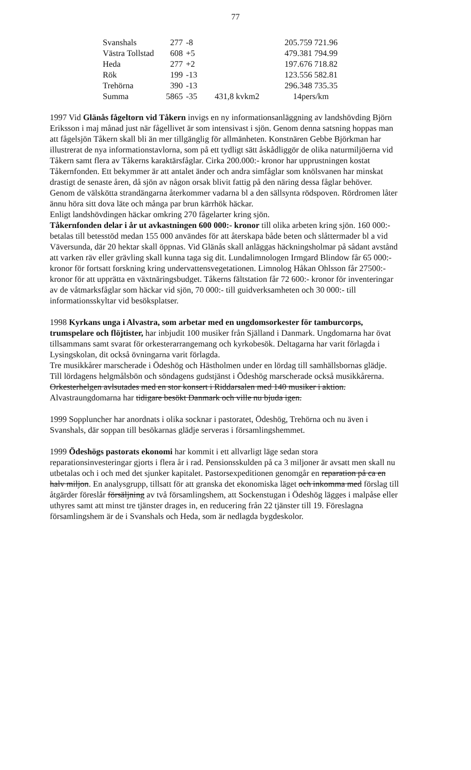77
| Svanshals | 277 | -8 | | 205.759 721.96 |
| Västra Tollstad | 608 | +5 | | 479.381 794.99 |
| Heda | 277 | +2 | | 197.676 718.82 |
| Rök | 199 | -13 | | 123.556 582.81 |
| Trehörna | 390 | -13 | | 296.348 735.35 |
| Summa | 5865 | -35 | 431,8 kvkm2 | 14pers/km |
1997 Vid Glänås fågeltorn vid Tåkern invigs en ny informationsanläggning av landshövding Björn Eriksson i maj månad just när fågellivet är som intensivast i sjön. Genom denna satsning hoppas man att fågelsjön Tåkern skall bli än mer tillgänglig för allmänheten. Konstnären Gebbe Björkman har illustrerat de nya informationstavlorna, som på ett tydligt sätt åskådliggör de olika naturmiljöerna vid Tåkern samt flera av Tåkerns karaktärsfåglar. Cirka 200.000:- kronor har upprustningen kostat Tåkernfonden. Ett bekymmer är att antalet änder och andra simfåglar som knölsvanen har minskat drastigt de senaste åren, då sjön av någon orsak blivit fattig på den näring dessa fåglar behöver.
Genom de välskötta strandängarna återkommer vadarna bl a den sällsynta rödspoven. Rördromen låter ännu höra sitt dova läte och många par brun kärrhök häckar.
Enligt landshövdingen häckar omkring 270 fågelarter kring sjön.
Tåkernfonden delar i år ut avkastningen 600 000:- kronor till olika arbeten kring sjön. 160 000:- betalas till betesstöd medan 155 000 användes för att återskapa både beten och slåttermader bl a vid Väversunda, där 20 hektar skall öppnas. Vid Glänås skall anläggas häckningsholmar på sådant avstånd att varken räv eller grävling skall kunna taga sig dit. Lundalimnologen Irmgard Blindow får 65 000:- kronor för fortsatt forskning kring undervattensvegetationen. Limnolog Håkan Ohlsson får 27500:- kronor för att upprätta en växtnäringsbudget. Tåkerns fältstation får 72 600:- kronor för inventeringar av de våtmarksfåglar som häckar vid sjön, 70 000:- till guidverksamheten och 30 000:- till informationsskyltar vid besöksplatser.
1998 Kyrkans unga i Alvastra, som arbetar med en ungdomsorkester för tamburcorps, trumspelare och flöjtister, har inbjudit 100 musiker från Själland i Danmark. Ungdomarna har övat tillsammans samt svarat för orkesterarrangemang och kyrkobesök. Deltagarna har varit förlagda i Lysingskolan, dit också övningarna varit förlagda.
Tre musikkårer marscherade i Ödeshög och Hästholmen under en lördag till samhällsbornas glädje. Till lördagens helgmålsbön och söndagens gudstjänst i Ödeshög marscherade också musikkårerna.
Orkesterhelgen avlsutades med en stor konsert i Riddarsalen med 140 musiker i aktion.
Alvastraungdomarna har tidigare besökt Danmark och ville nu bjuda igen.
1999 Soppluncher har anordnats i olika socknar i pastoratet, Ödeshög, Trehörna och nu även i Svanshals, där soppan till besökarnas glädje serveras i församlingshemmet.
1999 Ödeshögs pastorats ekonomi har kommit i ett allvarligt läge sedan stora reparationsinvesteringar gjorts i flera år i rad. Pensionsskulden på ca 3 miljoner är avsatt men skall nu utbetalas och i och med det sjunker kapitalet. Pastorsexpeditionen genomgår en reparation på ca en halv miljon. En analysgrupp, tillsatt för att granska det ekonomiska läget och inkomma med förslag till åtgärder föreslår försäljning av två församlingshem, att Sockenstugan i Ödeshög lägges i malpåse eller uthyres samt att minst tre tjänster drages in, en reducering från 22 tjänster till 19. Föreslagna församlingshem är de i Svanshals och Heda, som är nedlagda bygdeskolor.